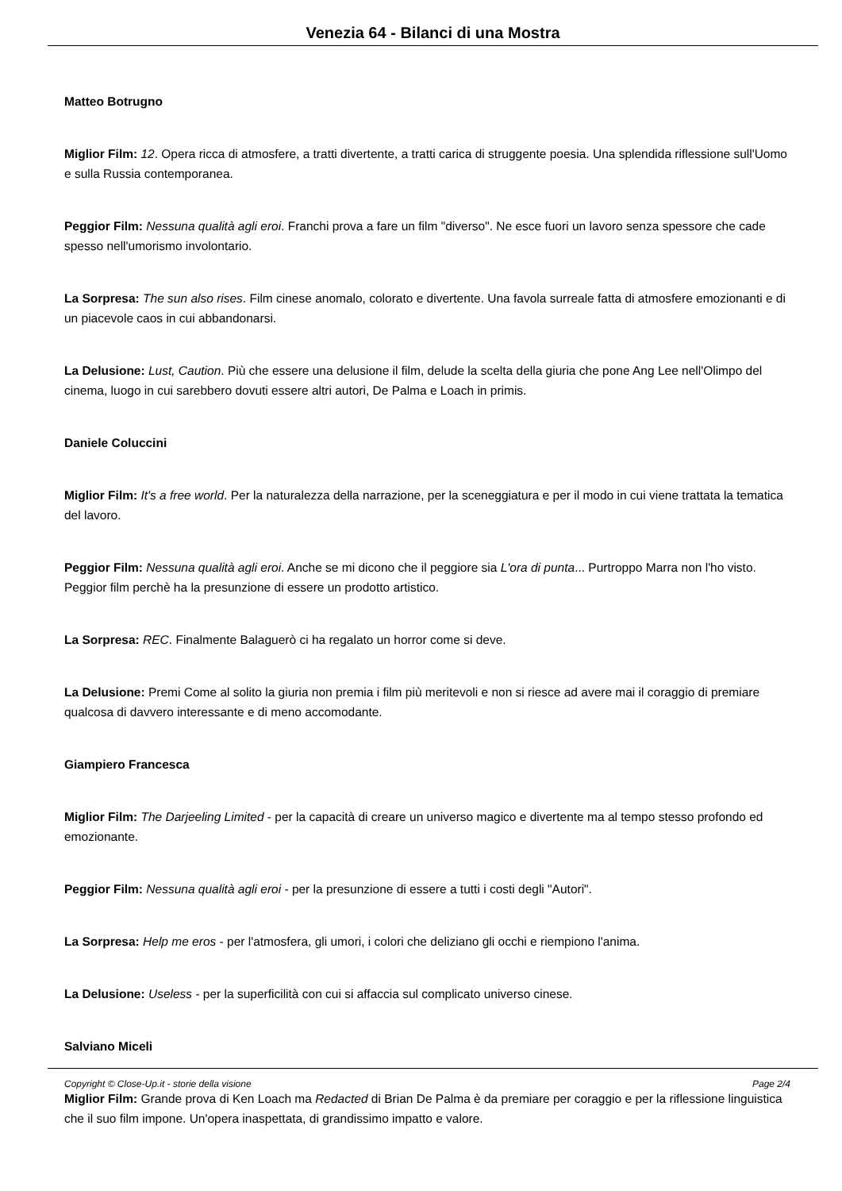Venezia 64 - Bilanci di una Mostra
Matteo Botrugno
Miglior Film: 12. Opera ricca di atmosfere, a tratti divertente, a tratti carica di struggente poesia. Una splendida riflessione sull'Uomo e sulla Russia contemporanea.
Peggior Film: Nessuna qualità agli eroi. Franchi prova a fare un film "diverso". Ne esce fuori un lavoro senza spessore che cade spesso nell'umorismo involontario.
La Sorpresa: The sun also rises. Film cinese anomalo, colorato e divertente. Una favola surreale fatta di atmosfere emozionanti e di un piacevole caos in cui abbandonarsi.
La Delusione: Lust, Caution. Più che essere una delusione il film, delude la scelta della giuria che pone Ang Lee nell'Olimpo del cinema, luogo in cui sarebbero dovuti essere altri autori, De Palma e Loach in primis.
Daniele Coluccini
Miglior Film: It's a free world. Per la naturalezza della narrazione, per la sceneggiatura e per il modo in cui viene trattata la tematica del lavoro.
Peggior Film: Nessuna qualità agli eroi. Anche se mi dicono che il peggiore sia L'ora di punta... Purtroppo Marra non l'ho visto.
Peggior film perchè ha la presunzione di essere un prodotto artistico.
La Sorpresa: REC. Finalmente Balaguerò ci ha regalato un horror come si deve.
La Delusione: Premi Come al solito la giuria non premia i film più meritevoli e non si riesce ad avere mai il coraggio di premiare qualcosa di davvero interessante e di meno accomodante.
Giampiero Francesca
Miglior Film: The Darjeeling Limited - per la capacità di creare un universo magico e divertente ma al tempo stesso profondo ed emozionante.
Peggior Film: Nessuna qualità agli eroi - per la presunzione di essere a tutti i costi degli "Autori".
La Sorpresa: Help me eros - per l'atmosfera, gli umori, i colori che deliziano gli occhi e riempiono l'anima.
La Delusione: Useless - per la superficilità con cui si affaccia sul complicato universo cinese.
Salviano Miceli
Miglior Film: Grande prova di Ken Loach ma Redacted di Brian De Palma è da premiare per coraggio e per la riflessione linguistica che il suo film impone. Un'opera inaspettata, di grandissimo impatto e valore.
Copyright © Close-Up.it - storie della visione Page 2/4